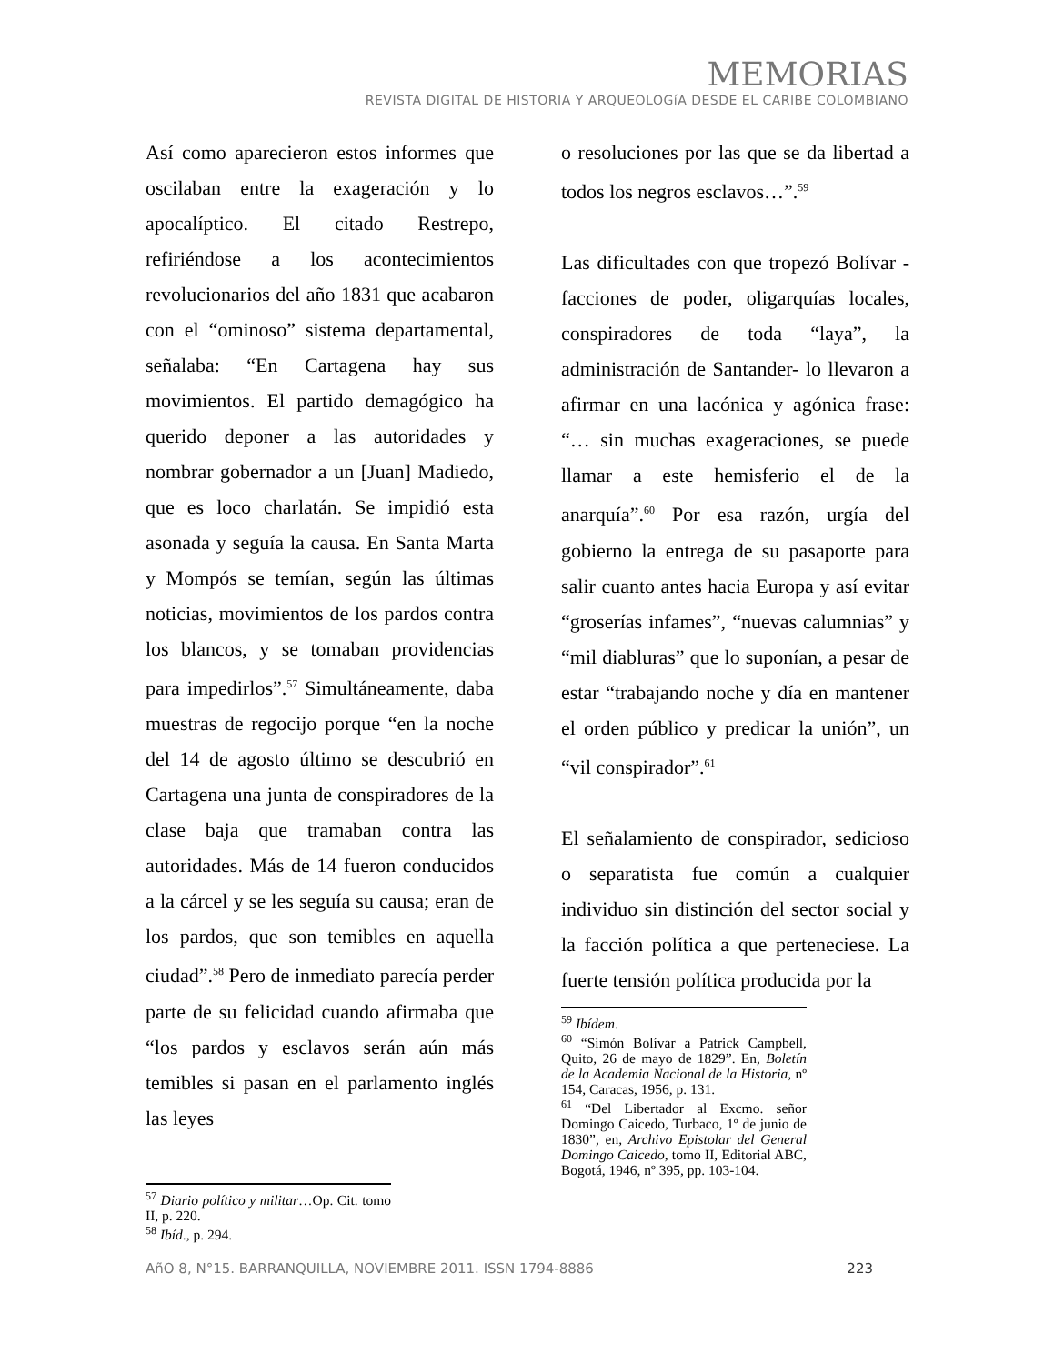MEMORIAS
REVISTA DIGITAL DE HISTORIA Y ARQUEOLOGíA DESDE EL CARIBE COLOMBIANO
Así como aparecieron estos informes que oscilaban entre la exageración y lo apocalíptico. El citado Restrepo, refiriéndose a los acontecimientos revolucionarios del año 1831 que acabaron con el “ominoso” sistema departamental, señalaba: “En Cartagena hay sus movimientos. El partido demagógico ha querido deponer a las autoridades y nombrar gobernador a un [Juan] Madiedo, que es loco charlatán. Se impidió esta asonada y seguía la causa. En Santa Marta y Mompós se temían, según las últimas noticias, movimientos de los pardos contra los blancos, y se tomaban providencias para impedirlos”.<sup>57</sup> Simultáneamente, daba muestras de regocijo porque “en la noche del 14 de agosto último se descubrió en Cartagena una junta de conspiradores de la clase baja que tramaban contra las autoridades. Más de 14 fueron conducidos a la cárcel y se les seguía su causa; eran de los pardos, que son temibles en aquella ciudad”.<sup>58</sup> Pero de inmediato parecía perder parte de su felicidad cuando afirmaba que “los pardos y esclavos serán aún más temibles si pasan en el parlamento inglés las leyes
<sup>57</sup> Diario político y militar…Op. Cit. tomo II, p. 220.
<sup>58</sup> Ibíd., p. 294.
o resoluciones por las que se da libertad a todos los negros esclavos…”.<sup>59</sup>
Las dificultades con que tropezó Bolívar -facciones de poder, oligarquías locales, conspiradores de toda “laya”, la administración de Santander- lo llevaron a afirmar en una lacónica y agónica frase: “… sin muchas exageraciones, se puede llamar a este hemisferio el de la anarquía”.<sup>60</sup> Por esa razón, urgía del gobierno la entrega de su pasaporte para salir cuanto antes hacia Europa y así evitar “groserías infames”, “nuevas calumnias” y “mil diabluras” que lo suponían, a pesar de estar “trabajando noche y día en mantener el orden público y predicar la unión”, un “vil conspirador”.<sup>61</sup>
El señalamiento de conspirador, sedicioso o separatista fue común a cualquier individuo sin distinción del sector social y la facción política a que perteneciese. La fuerte tensión política producida por la
<sup>59</sup> Ibídem.
<sup>60</sup> “Simón Bolívar a Patrick Campbell, Quito, 26 de mayo de 1829”. En, Boletín de la Academia Nacional de la Historia, nº 154, Caracas, 1956, p. 131.
<sup>61</sup> “Del Libertador al Excmo. señor Domingo Caicedo, Turbaco, 1º de junio de 1830”, en, Archivo Epistolar del General Domingo Caicedo, tomo II, Editorial ABC, Bogotá, 1946, nº 395, pp. 103-104.
AñO 8, N°15. BARRANQUILLA, NOVIEMBRE 2011. ISSN 1794-8886 223